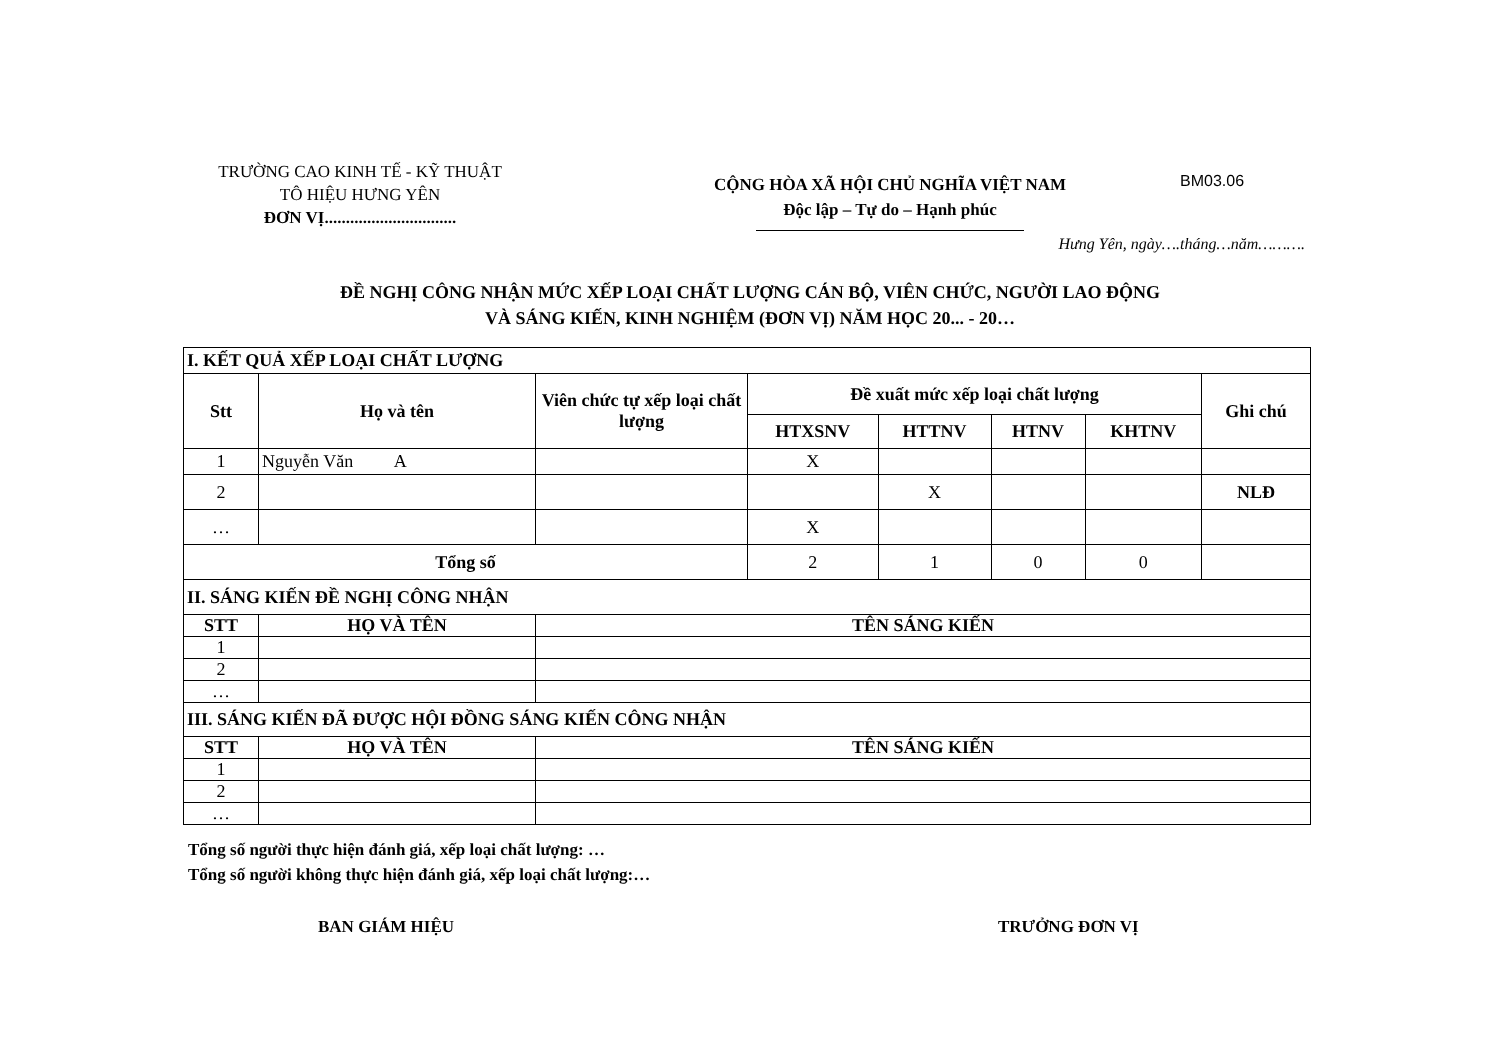TRƯỜNG CAO KINH TẾ - KỸ THUẬT
TÔ HIỆU HƯNG YÊN
ĐƠN VỊ...............................
CỘNG HÒA XÃ HỘI CHỦ NGHĨA VIỆT NAM
Độc lập – Tự do – Hạnh phúc
BM03.06
Hưng Yên, ngày….tháng…năm……….
ĐỀ NGHỊ CÔNG NHẬN MỨC XẾP LOẠI CHẤT LƯỢNG CÁN BỘ, VIÊN CHỨC, NGƯỜI LAO ĐỘNG
VÀ SÁNG KIẾN, KINH NGHIỆM (ĐƠN VỊ) NĂM HỌC 20... - 20…
| I. KẾT QUẢ XẾP LOẠI CHẤT LƯỢNG | | | | | | | |
| Stt | Họ và tên | Viên chức tự xếp loại chất lượng | Đề xuất mức xếp loại chất lượng | | | | Ghi chú |
| | | | HTXSNV | HTTNV | HTNV | KHTNV | |
| 1 | Nguyễn Văn A | | X | | | | |
| 2 | | | | X | | | NLĐ |
| … | | | X | | | | |
| Tổng số | | | 2 | 1 | 0 | 0 | |
| II. SÁNG KIẾN ĐỀ NGHỊ CÔNG NHẬN | | | | | | | |
| STT | HỌ VÀ TÊN | TÊN SÁNG KIẾN | | | | | |
| 1 | | | | | | | |
| 2 | | | | | | | |
| … | | | | | | | |
| III. SÁNG KIẾN ĐÃ ĐƯỢC HỘI ĐỒNG SÁNG KIẾN CÔNG NHẬN | | | | | | | |
| STT | HỌ VÀ TÊN | TÊN SÁNG KIẾN | | | | | |
| 1 | | | | | | | |
| 2 | | | | | | | |
| … | | | | | | | |
Tổng số người thực hiện đánh giá, xếp loại chất lượng: …
Tổng số người không thực hiện đánh giá, xếp loại chất lượng:…
BAN GIÁM HIỆU TRƯỞNG ĐƠN VỊ